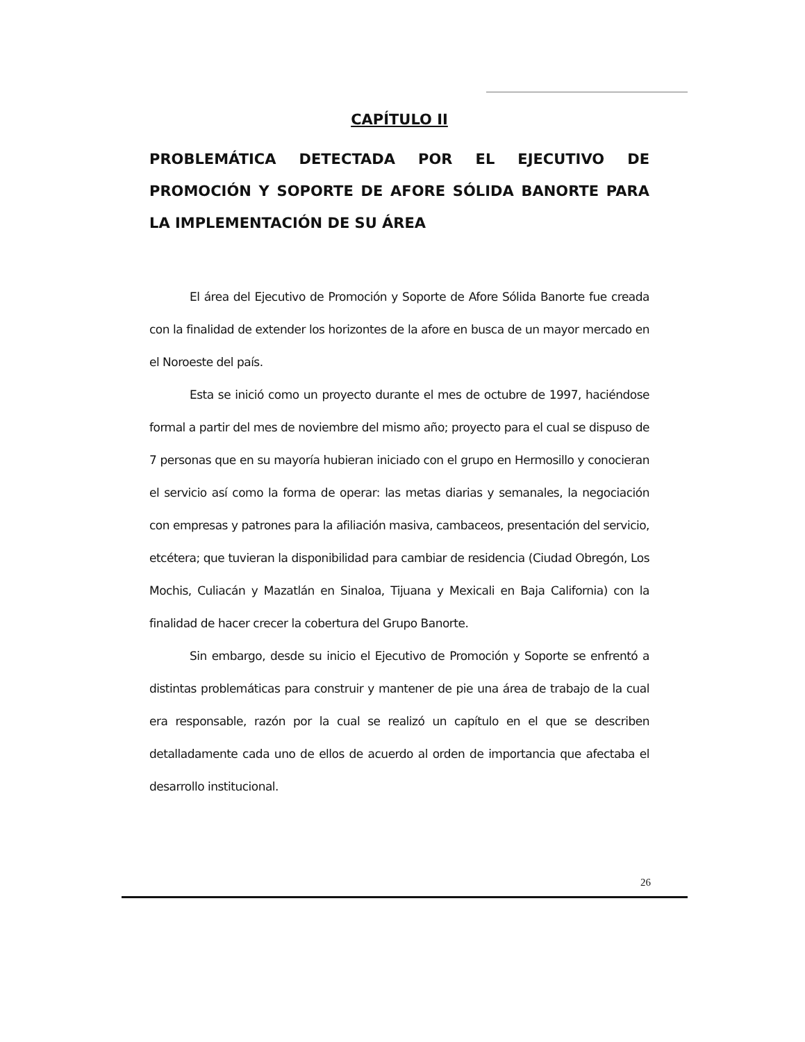CAPÍTULO II
PROBLEMÁTICA DETECTADA POR EL EJECUTIVO DE PROMOCIÓN Y SOPORTE DE AFORE SÓLIDA BANORTE PARA LA IMPLEMENTACIÓN DE SU ÁREA
El área del Ejecutivo de Promoción y Soporte de Afore Sólida Banorte fue creada con la finalidad de extender los horizontes de la afore en busca de un mayor mercado en el Noroeste del país.
Esta se inició como un proyecto durante el mes de octubre de 1997, haciéndose formal a partir del mes de noviembre del mismo año; proyecto para el cual se dispuso de 7 personas que en su mayoría hubieran iniciado con el grupo en Hermosillo y conocieran el servicio así como la forma de operar: las metas diarias y semanales, la negociación con empresas y patrones para la afiliación masiva, cambaceos, presentación del servicio, etcétera; que tuvieran la disponibilidad para cambiar de residencia (Ciudad Obregón, Los Mochis, Culiacán y Mazatlán en Sinaloa, Tijuana y Mexicali en Baja California) con la finalidad de hacer crecer la cobertura del Grupo Banorte.
Sin embargo, desde su inicio el Ejecutivo de Promoción y Soporte se enfrentó a distintas problemáticas para construir y mantener de pie una área de trabajo de la cual era responsable, razón por la cual se realizó un capítulo en el que se describen detalladamente cada uno de ellos de acuerdo al orden de importancia que afectaba el desarrollo institucional.
26